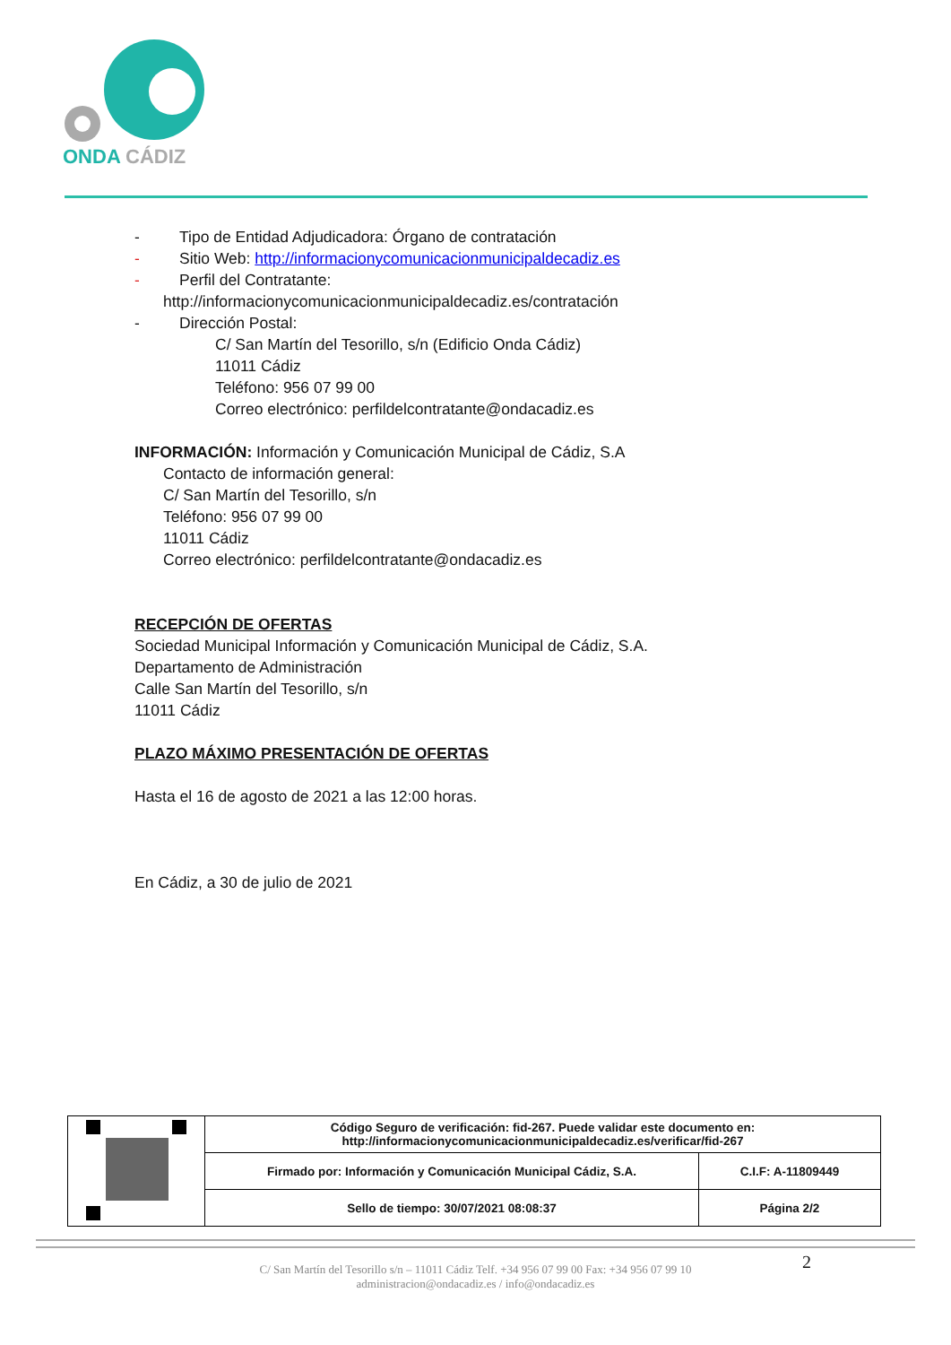ONDA CÁDIZ
- Tipo de Entidad Adjudicadora: Órgano de contratación
- Sitio Web: http://informacionycomunicacionmunicipaldecadiz.es
- Perfil del Contratante:
http://informacionycomunicacionmunicipaldecadiz.es/contratación
- Dirección Postal:
C/ San Martín del Tesorillo, s/n (Edificio Onda Cádiz)
11011 Cádiz
Teléfono: 956 07 99 00
Correo electrónico: perfildelcontratante@ondacadiz.es
INFORMACIÓN: Información y Comunicación Municipal de Cádiz, S.A
Contacto de información general:
C/ San Martín del Tesorillo, s/n
Teléfono: 956 07 99 00
11011 Cádiz
Correo electrónico: perfildelcontratante@ondacadiz.es
RECEPCIÓN DE OFERTAS
Sociedad Municipal Información y Comunicación Municipal de Cádiz, S.A.
Departamento de Administración
Calle San Martín del Tesorillo, s/n
11011 Cádiz
PLAZO MÁXIMO PRESENTACIÓN DE OFERTAS
Hasta el 16 de agosto de 2021 a las 12:00 horas.
En Cádiz, a 30 de julio de 2021
| | Código Seguro de verificación: fid-267. Puede validar este documento en: http://informacionycomunicacionmunicipaldecadiz.es/verificar/fid-267 | |
| | Firmado por: Información y Comunicación Municipal Cádiz, S.A. | C.I.F: A-11809449 |
| | Sello de tiempo: 30/07/2021 08:08:37 | Página 2/2 |
2
C/ San Martín del Tesorillo s/n – 11011 Cádiz Telf. +34 956 07 99 00 Fax: +34 956 07 99 10
administracion@ondacadiz.es / info@ondacadiz.es